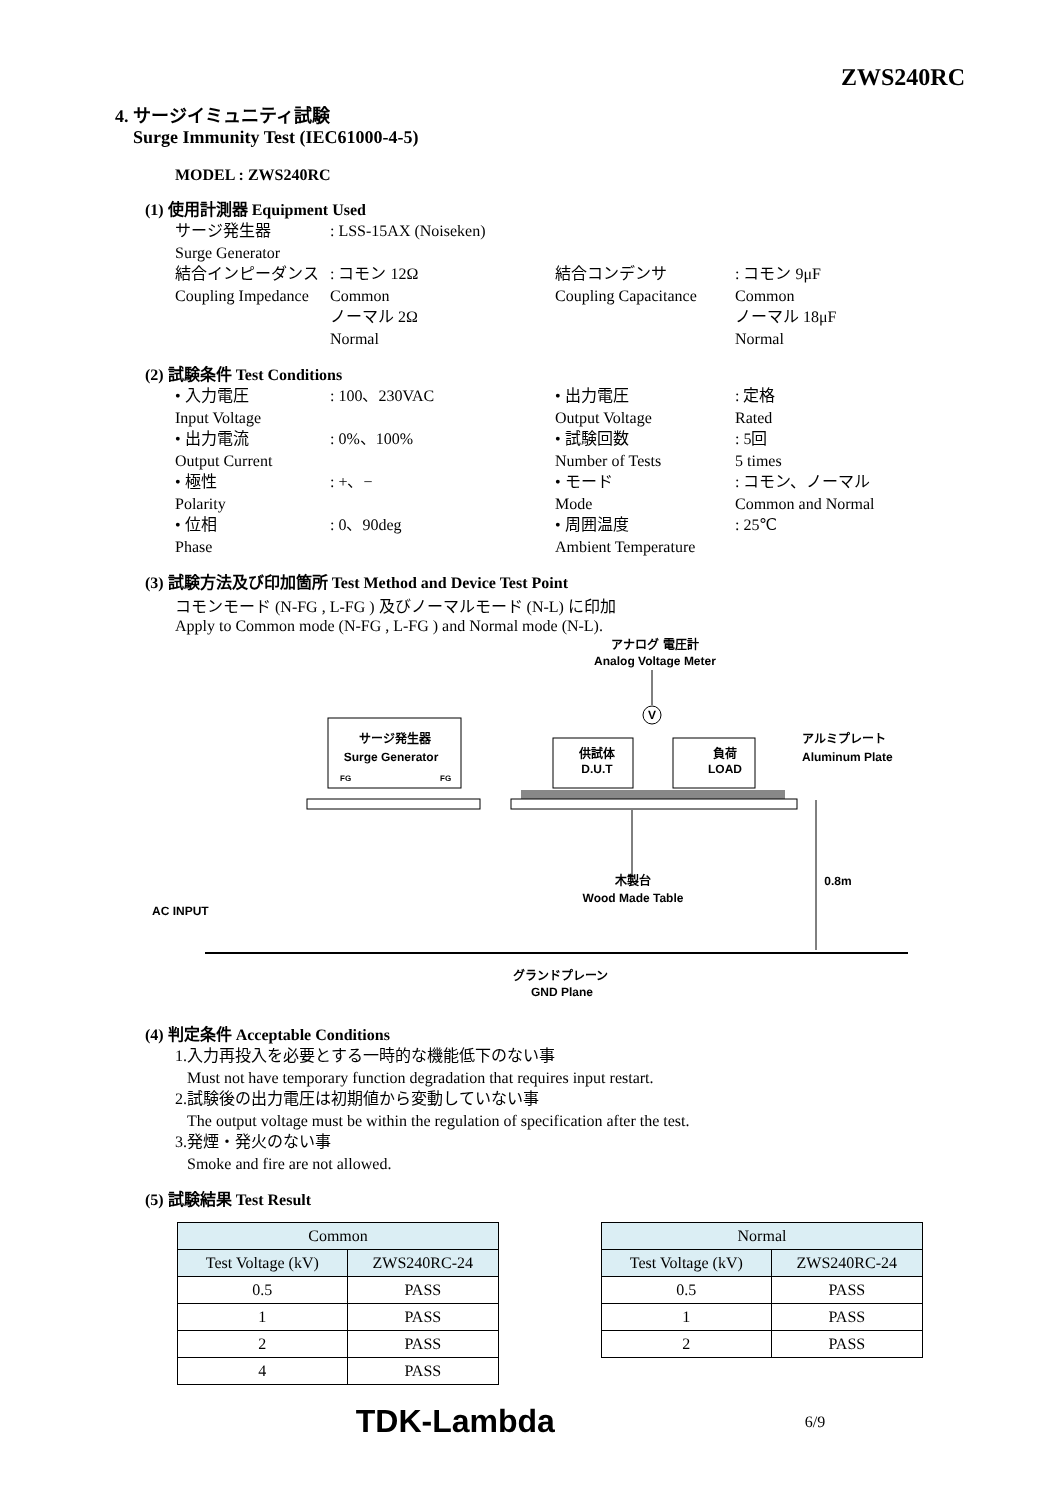ZWS240RC
4. サージイミュニティ試験
Surge Immunity Test (IEC61000-4-5)
MODEL : ZWS240RC
(1) 使用計測器 Equipment Used
サージ発生器
Surge Generator
: LSS-15AX (Noiseken)
結合インピーダンス
Coupling Impedance
: コモン 12Ω
Common
ノーマル 2Ω
Normal
結合コンデンサ
Coupling Capacitance
: コモン 9μF
Common
ノーマル 18μF
Normal
(2) 試験条件 Test Conditions
• 入力電圧
Input Voltage
: 100、230VAC • 出力電圧
Output Voltage
: 定格
Rated
• 出力電流
Output Current
: 0%、100% • 試験回数
Number of Tests
: 5回
5 times
• 極性
Polarity
: +、− • モード
Mode
: コモン、ノーマル
Common and Normal
• 位相
Phase
: 0、90deg • 周囲温度
Ambient Temperature
: 25℃
(3) 試験方法及び印加箇所 Test Method and Device Test Point
コモンモード (N-FG , L-FG ) 及びノーマルモード (N-L) に印加
Apply to Common mode (N-FG , L-FG ) and Normal mode (N-L).
アナログ 電圧計
Analog Voltage Meter
V
サージ発生器
Surge Generator
FG
FG
供試体
D.U.T
負荷
LOAD
アルミプレート
Aluminum Plate
木製台
Wood Made Table
0.8m
AC INPUT
グランドプレーン
GND Plane
(4) 判定条件 Acceptable Conditions
1.入力再投入を必要とする一時的な機能低下のない事
Must not have temporary function degradation that requires input restart.
2.試験後の出力電圧は初期値から変動していない事
The output voltage must be within the regulation of specification after the test.
3.発煙・発火のない事
Smoke and fire are not allowed.
(5) 試験結果 Test Result
| Common | |
| --- | --- |
| Test Voltage (kV) | ZWS240RC-24 |
| 0.5 | PASS |
| 1 | PASS |
| 2 | PASS |
| 4 | PASS |
| Normal | |
| --- | --- |
| Test Voltage (kV) | ZWS240RC-24 |
| 0.5 | PASS |
| 1 | PASS |
| 2 | PASS |
TDK-Lambda 6/9